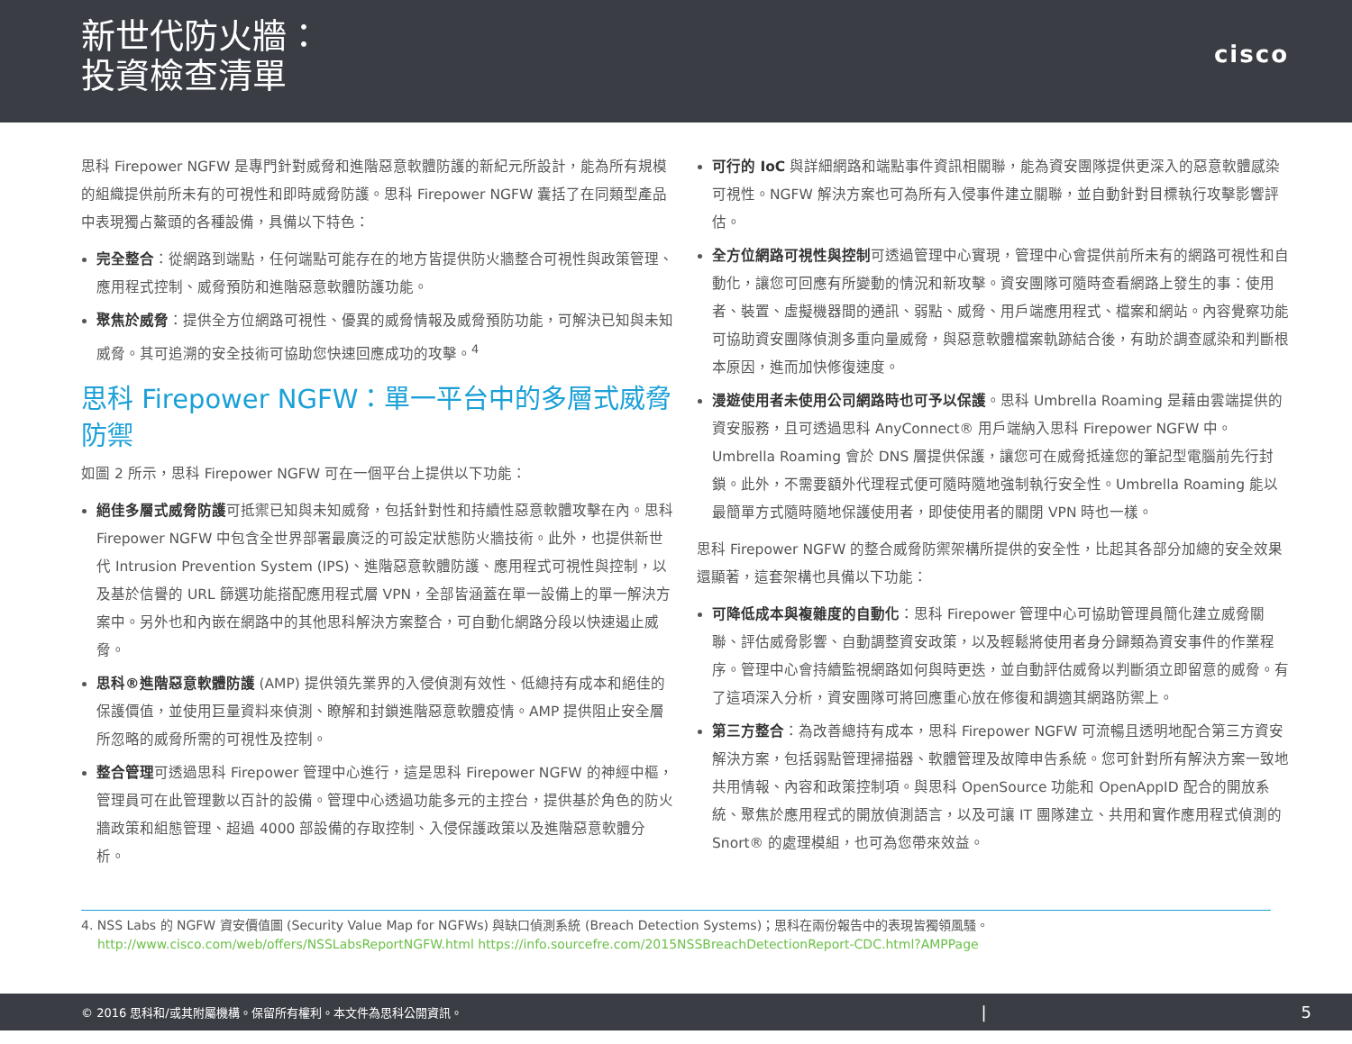新世代防火牆：
投資檢查清單
cisco
思科 Firepower NGFW 是專門針對威脅和進階惡意軟體防護的新紀元所設計，能為所有規模的組織提供前所未有的可視性和即時威脅防護。思科 Firepower NGFW 囊括了在同類型產品中表現獨占鰲頭的各種設備，具備以下特色：
完全整合：從網路到端點，任何端點可能存在的地方皆提供防火牆整合可視性與政策管理、應用程式控制、威脅預防和進階惡意軟體防護功能。
聚焦於威脅：提供全方位網路可視性、優異的威脅情報及威脅預防功能，可解決已知與未知威脅。其可追溯的安全技術可協助您快速回應成功的攻擊。<sup>4</sup>
思科 Firepower NGFW：單一平台中的多層式威脅防禦
如圖 2 所示，思科 Firepower NGFW 可在一個平台上提供以下功能：
絕佳多層式威脅防護可抵禦已知與未知威脅，包括針對性和持續性惡意軟體攻擊在內。思科 Firepower NGFW 中包含全世界部署最廣泛的可設定狀態防火牆技術。此外，也提供新世代 Intrusion Prevention System (IPS)、進階惡意軟體防護、應用程式可視性與控制，以及基於信譽的 URL 篩選功能搭配應用程式層 VPN，全部皆涵蓋在單一設備上的單一解決方案中。另外也和內嵌在網路中的其他思科解決方案整合，可自動化網路分段以快速遏止威脅。
思科®進階惡意軟體防護 (AMP) 提供領先業界的入侵偵測有效性、低總持有成本和絕佳的保護價值，並使用巨量資料來偵測、瞭解和封鎖進階惡意軟體疫情。AMP 提供阻止安全層所忽略的威脅所需的可視性及控制。
整合管理可透過思科 Firepower 管理中心進行，這是思科 Firepower NGFW 的神經中樞，管理員可在此管理數以百計的設備。管理中心透過功能多元的主控台，提供基於角色的防火牆政策和組態管理、超過 4000 部設備的存取控制、入侵保護政策以及進階惡意軟體分析。
可行的 IoC 與詳細網路和端點事件資訊相關聯，能為資安團隊提供更深入的惡意軟體感染可視性。NGFW 解決方案也可為所有入侵事件建立關聯，並自動針對目標執行攻擊影響評估。
全方位網路可視性與控制可透過管理中心實現，管理中心會提供前所未有的網路可視性和自動化，讓您可回應有所變動的情況和新攻擊。資安團隊可隨時查看網路上發生的事：使用者、裝置、虛擬機器間的通訊、弱點、威脅、用戶端應用程式、檔案和網站。內容覺察功能可協助資安團隊偵測多重向量威脅，與惡意軟體檔案軌跡結合後，有助於調查感染和判斷根本原因，進而加快修復速度。
漫遊使用者未使用公司網路時也可予以保護。思科 Umbrella Roaming 是藉由雲端提供的資安服務，且可透過思科 AnyConnect® 用戶端納入思科 Firepower NGFW 中。Umbrella Roaming 會於 DNS 層提供保護，讓您可在威脅抵達您的筆記型電腦前先行封鎖。此外，不需要額外代理程式便可隨時隨地強制執行安全性。Umbrella Roaming 能以最簡單方式隨時隨地保護使用者，即使使用者的關閉 VPN 時也一樣。
思科 Firepower NGFW 的整合威脅防禦架構所提供的安全性，比起其各部分加總的安全效果還顯著，這套架構也具備以下功能：
可降低成本與複雜度的自動化：思科 Firepower 管理中心可協助管理員簡化建立威脅關聯、評估威脅影響、自動調整資安政策，以及輕鬆將使用者身分歸類為資安事件的作業程序。管理中心會持續監視網路如何與時更迭，並自動評估威脅以判斷須立即留意的威脅。有了這項深入分析，資安團隊可將回應重心放在修復和調適其網路防禦上。
第三方整合：為改善總持有成本，思科 Firepower NGFW 可流暢且透明地配合第三方資安解決方案，包括弱點管理掃描器、軟體管理及故障申告系統。您可針對所有解決方案一致地共用情報、內容和政策控制項。與思科 OpenSource 功能和 OpenAppID 配合的開放系統、聚焦於應用程式的開放偵測語言，以及可讓 IT 團隊建立、共用和實作應用程式偵測的 Snort® 的處理模組，也可為您帶來效益。
4. NSS Labs 的 NGFW 資安價值圖 (Security Value Map for NGFWs) 與缺口偵測系統 (Breach Detection Systems)；思科在兩份報告中的表現皆獨領風騷。
http://www.cisco.com/web/offers/NSSLabsReportNGFW.html https://info.sourcefre.com/2015NSSBreachDetectionReport-CDC.html?AMPPage
© 2016 思科和/或其附屬機構。保留所有權利。本文件為思科公開資訊。 | 5